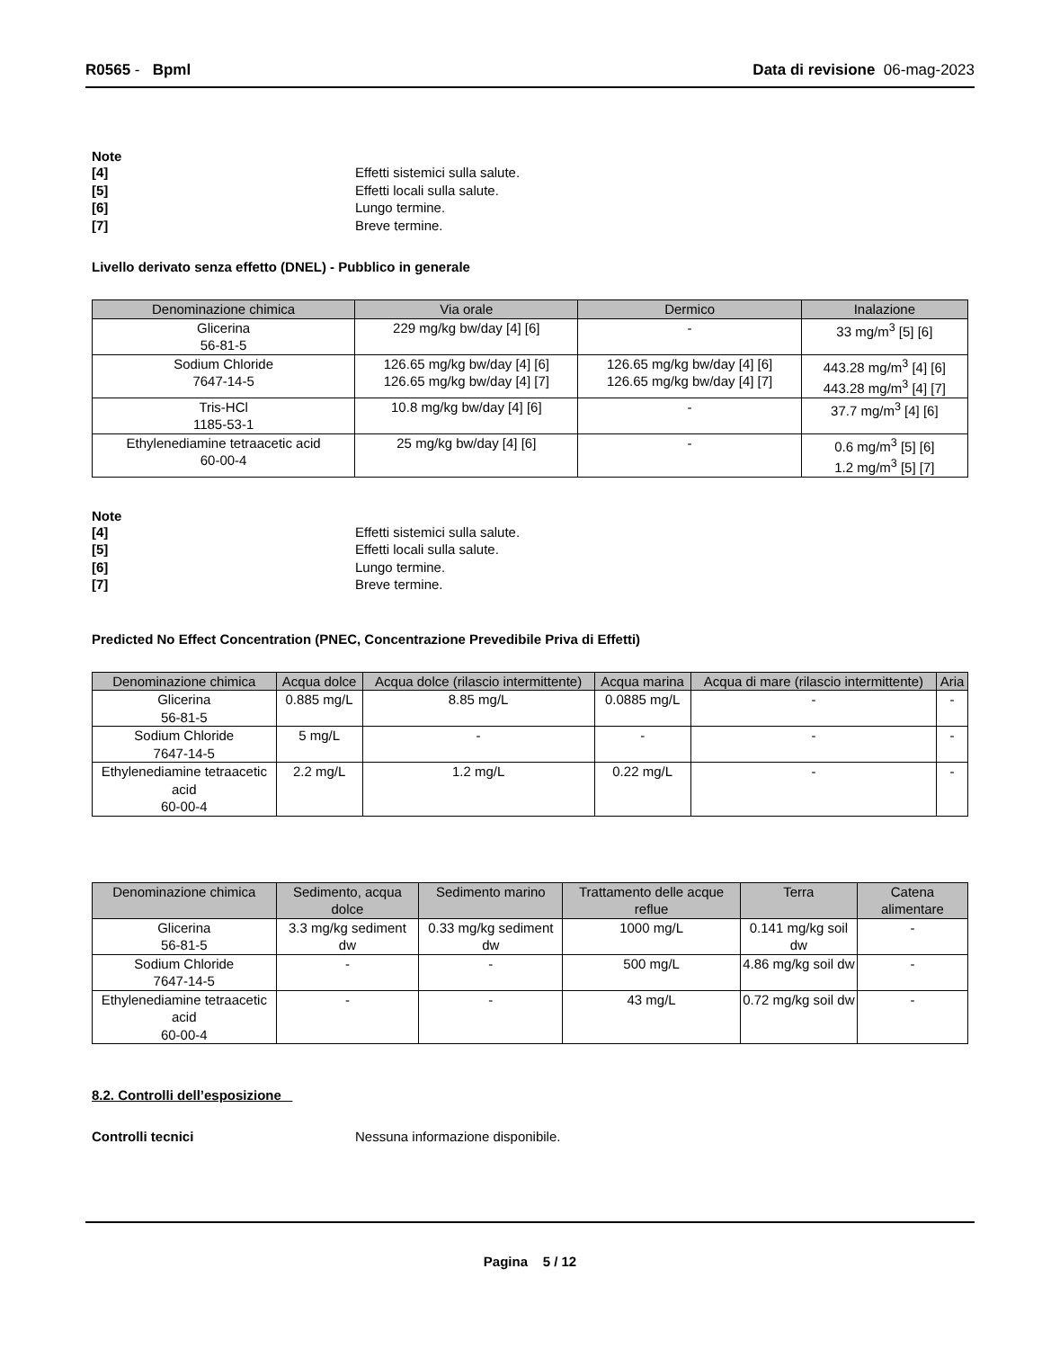R0565 - Bpml Data di revisione 06-mag-2023
Note
[4] Effetti sistemici sulla salute. [5] Effetti locali sulla salute. [6] Lungo termine. [7] Breve termine.
Livello derivato senza effetto (DNEL) - Pubblico in generale
| Denominazione chimica | Via orale | Dermico | Inalazione |
| --- | --- | --- | --- |
| Glicerina 56-81-5 | 229 mg/kg bw/day [4] [6] | - | 33 mg/m<sup>3</sup> [5] [6] |
| Sodium Chloride 7647-14-5 | 126.65 mg/kg bw/day [4] [6] 126.65 mg/kg bw/day [4] [7] | 126.65 mg/kg bw/day [4] [6] 126.65 mg/kg bw/day [4] [7] | 443.28 mg/m<sup>3</sup> [4] [6] 443.28 mg/m<sup>3</sup> [4] [7] |
| Tris-HCl 1185-53-1 | 10.8 mg/kg bw/day [4] [6] | - | 37.7 mg/m<sup>3</sup> [4] [6] |
| Ethylenediamine tetraacetic acid 60-00-4 | 25 mg/kg bw/day [4] [6] | - | 0.6 mg/m<sup>3</sup> [5] [6] 1.2 mg/m<sup>3</sup> [5] [7] |
Note
[4] Effetti sistemici sulla salute. [5] Effetti locali sulla salute. [6] Lungo termine. [7] Breve termine.
Predicted No Effect Concentration (PNEC, Concentrazione Prevedibile Priva di Effetti)
| Denominazione chimica | Acqua dolce | Acqua dolce (rilascio intermittente) | Acqua marina | Acqua di mare (rilascio intermittente) | Aria |
| --- | --- | --- | --- | --- | --- |
| Glicerina 56-81-5 | 0.885 mg/L | 8.85 mg/L | 0.0885 mg/L | - | - |
| Sodium Chloride 7647-14-5 | 5 mg/L | - | - | - | - |
| Ethylenediamine tetraacetic acid 60-00-4 | 2.2 mg/L | 1.2 mg/L | 0.22 mg/L | - | - |
| Denominazione chimica | Sedimento, acqua dolce | Sedimento marino | Trattamento delle acque reflue | Terra | Catena alimentare |
| --- | --- | --- | --- | --- | --- |
| Glicerina 56-81-5 | 3.3 mg/kg sediment dw | 0.33 mg/kg sediment dw | 1000 mg/L | 0.141 mg/kg soil dw | - |
| Sodium Chloride 7647-14-5 | - | - | 500 mg/L | 4.86 mg/kg soil dw | - |
| Ethylenediamine tetraacetic acid 60-00-4 | - | - | 43 mg/L | 0.72 mg/kg soil dw | - |
8.2. Controlli dell’esposizione
Controlli tecnici Nessuna informazione disponibile.
Pagina 5 / 12